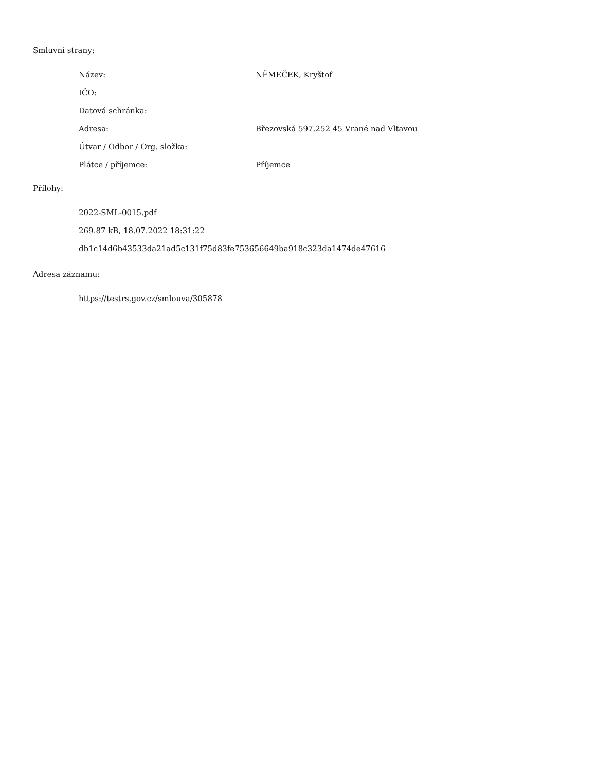Smluvní strany:
| Název: | NĚMEČEK, Kryštof |
| IČO: | |
| Datová schránka: | |
| Adresa: | Březovská 597,252 45 Vrané nad Vltavou |
| Útvar / Odbor / Org. složka: | |
| Plátce / příjemce: | Příjemce |
Přílohy:
2022-SML-0015.pdf
269.87 kB, 18.07.2022 18:31:22
db1c14d6b43533da21ad5c131f75d83fe753656649ba918c323da1474de47616
Adresa záznamu:
https://testrs.gov.cz/smlouva/305878